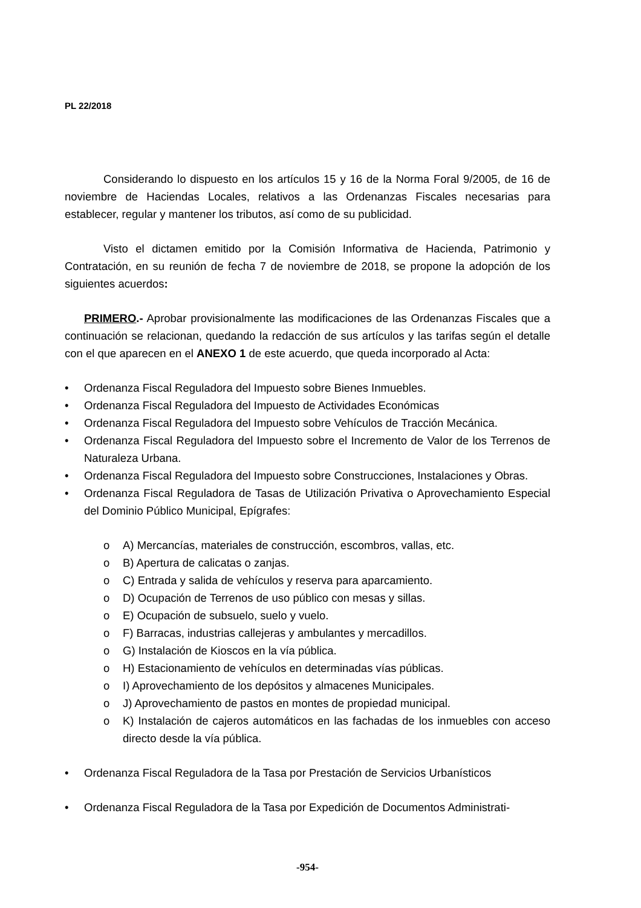PL 22/2018
Considerando lo dispuesto en los artículos 15 y 16 de la Norma Foral 9/2005, de 16 de noviembre de Haciendas Locales, relativos a las Ordenanzas Fiscales necesarias para establecer, regular y mantener los tributos, así como de su publicidad.
Visto el dictamen emitido por la Comisión Informativa de Hacienda, Patrimonio y Contratación, en su reunión de fecha 7 de noviembre de 2018, se propone la adopción de los siguientes acuerdos:
PRIMERO.- Aprobar provisionalmente las modificaciones de las Ordenanzas Fiscales que a continuación se relacionan, quedando la redacción de sus artículos y las tarifas según el detalle con el que aparecen en el ANEXO 1 de este acuerdo, que queda incorporado al Acta:
• Ordenanza Fiscal Reguladora del Impuesto sobre Bienes Inmuebles.
• Ordenanza Fiscal Reguladora del Impuesto de Actividades Económicas
• Ordenanza Fiscal Reguladora del Impuesto sobre Vehículos de Tracción Mecánica.
• Ordenanza Fiscal Reguladora del Impuesto sobre el Incremento de Valor de los Terrenos de Naturaleza Urbana.
• Ordenanza Fiscal Reguladora del Impuesto sobre Construcciones, Instalaciones y Obras.
• Ordenanza Fiscal Reguladora de Tasas de Utilización Privativa o Aprovechamiento Especial del Dominio Público Municipal, Epígrafes:
o A) Mercancías, materiales de construcción, escombros, vallas, etc.
o B) Apertura de calicatas o zanjas.
o C) Entrada y salida de vehículos y reserva para aparcamiento.
o D) Ocupación de Terrenos de uso público con mesas y sillas.
o E) Ocupación de subsuelo, suelo y vuelo.
o F) Barracas, industrias callejeras y ambulantes y mercadillos.
o G) Instalación de Kioscos en la vía pública.
o H) Estacionamiento de vehículos en determinadas vías públicas.
o I) Aprovechamiento de los depósitos y almacenes Municipales.
o J) Aprovechamiento de pastos en montes de propiedad municipal.
o K) Instalación de cajeros automáticos en las fachadas de los inmuebles con acceso directo desde la vía pública.
• Ordenanza Fiscal Reguladora de la Tasa por Prestación de Servicios Urbanísticos
• Ordenanza Fiscal Reguladora de la Tasa por Expedición de Documentos Administrati-
-954-